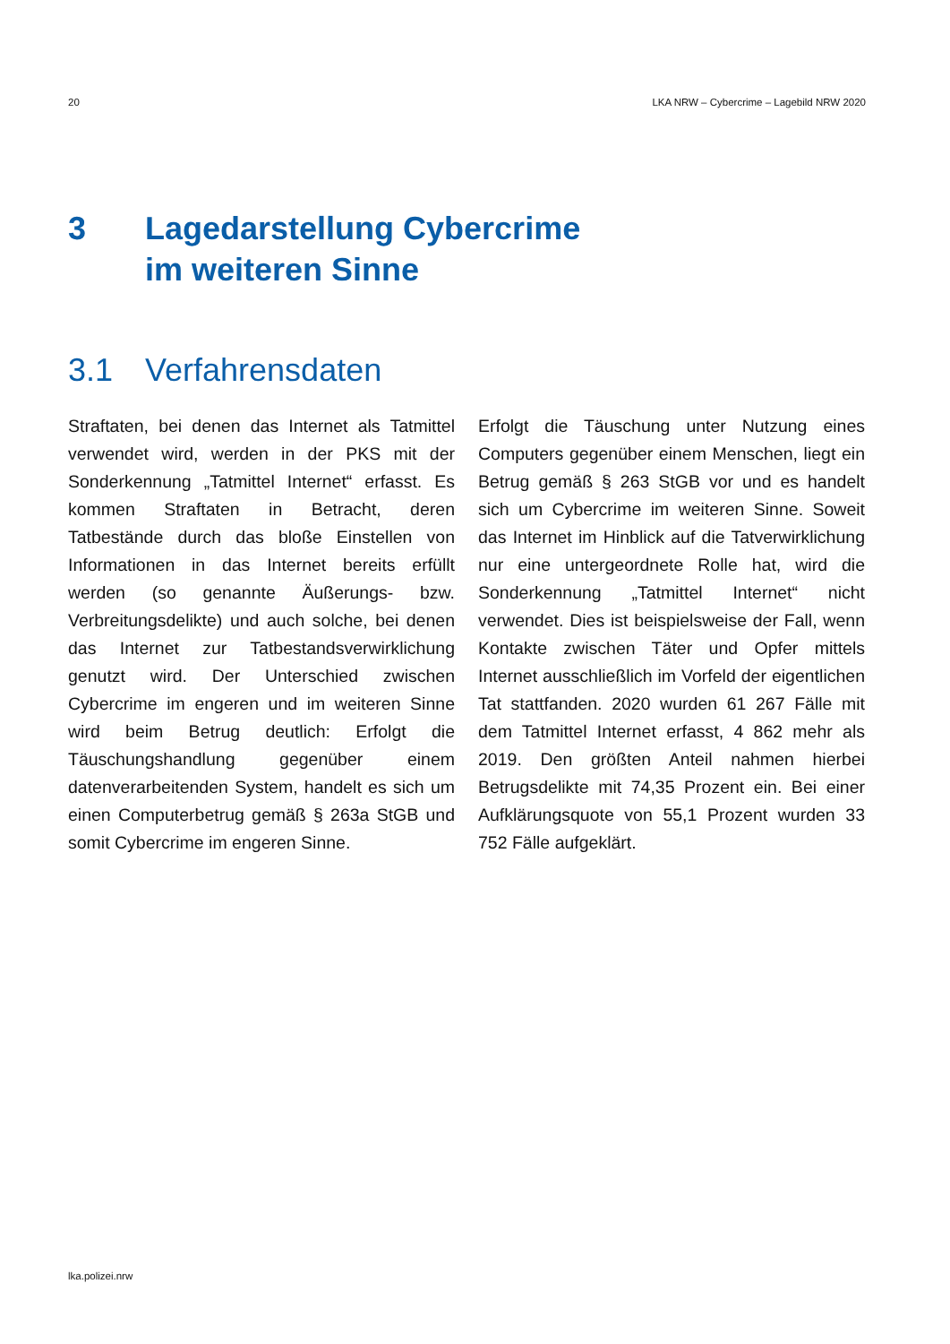20 LKA NRW – Cybercrime – Lagebild NRW 2020
3 Lagedarstellung Cybercrime
im weiteren Sinne
3.1 Verfahrensdaten
Straftaten, bei denen das Internet als Tatmittel verwendet wird, werden in der PKS mit der Sonderkennung „Tatmittel Internet“ erfasst. Es kommen Straftaten in Betracht, deren Tatbestände durch das bloße Einstellen von Informationen in das Internet bereits erfüllt werden (so genannte Äußerungs- bzw. Verbreitungsdelikte) und auch solche, bei denen das Internet zur Tatbestandsverwirklichung genutzt wird. Der Unterschied zwischen Cybercrime im engeren und im weiteren Sinne wird beim Betrug deutlich: Erfolgt die Täuschungshandlung gegenüber einem datenverarbeitenden System, handelt es sich um einen Computerbetrug gemäß § 263a StGB und somit Cybercrime im engeren Sinne.
Erfolgt die Täuschung unter Nutzung eines Computers gegenüber einem Menschen, liegt ein Betrug gemäß § 263 StGB vor und es handelt sich um Cybercrime im weiteren Sinne. Soweit das Internet im Hinblick auf die Tatverwirklichung nur eine untergeordnete Rolle hat, wird die Sonderkennung „Tatmittel Internet“ nicht verwendet. Dies ist beispielsweise der Fall, wenn Kontakte zwischen Täter und Opfer mittels Internet ausschließlich im Vorfeld der eigentlichen Tat stattfanden. 2020 wurden 61 267 Fälle mit dem Tatmittel Internet erfasst, 4 862 mehr als 2019. Den größten Anteil nahmen hierbei Betrugsdelikte mit 74,35 Prozent ein. Bei einer Aufklärungsquote von 55,1 Prozent wurden 33 752 Fälle aufgeklärt.
lka.polizei.nrw